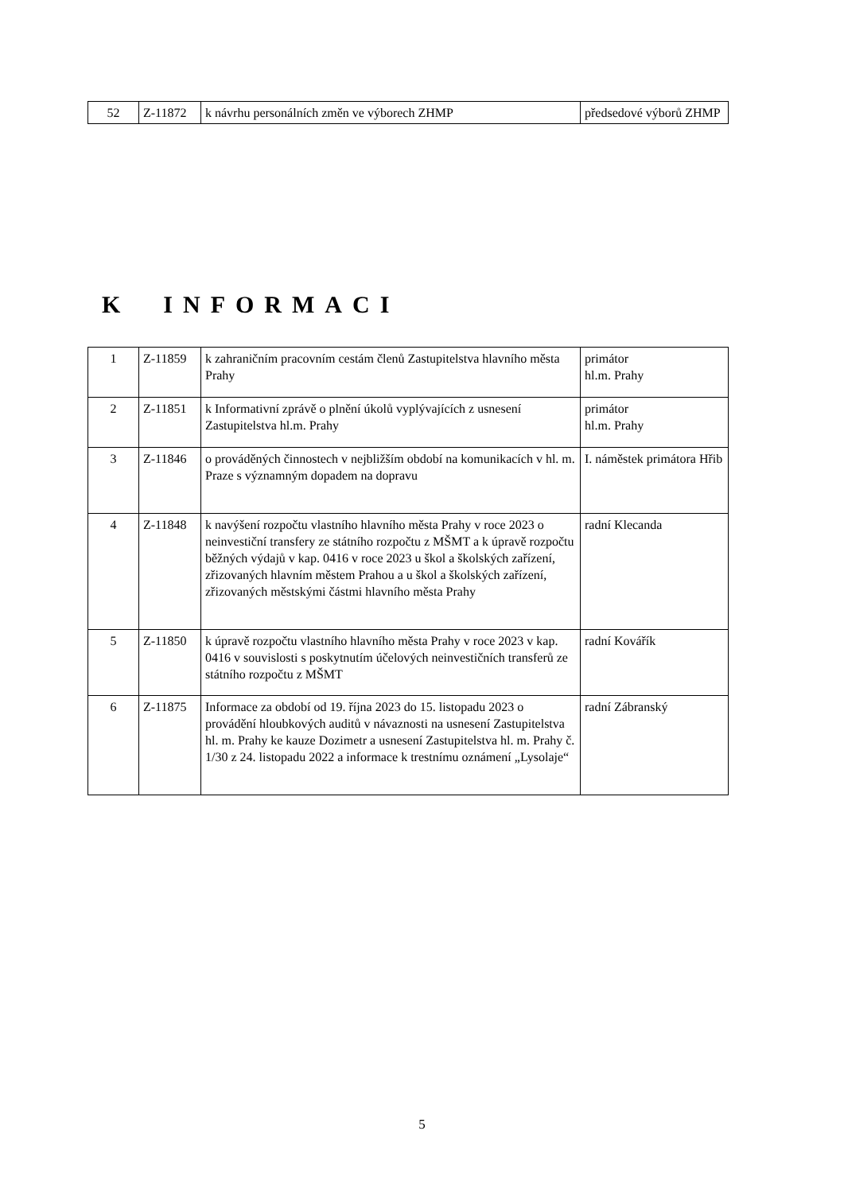| 52 | Z-11872 | k návrhu personálních změn ve výborech ZHMP | předsedové výborů ZHMP |
K INFORMACI
| 1 | Z-11859 | k zahraničním pracovním cestám členů Zastupitelstva hlavního města Prahy | primátor hl.m. Prahy |
| 2 | Z-11851 | k Informativní zprávě o plnění úkolů vyplývajících z usnesení Zastupitelstva hl.m. Prahy | primátor hl.m. Prahy |
| 3 | Z-11846 | o prováděných činnostech v nejbližším období na komunikacích v hl. m. Praze s významným dopadem na dopravu | I. náměstek primátora Hřib |
| 4 | Z-11848 | k navýšení rozpočtu vlastního hlavního města Prahy v roce 2023 o neinvestiční transfery ze státního rozpočtu z MŠMT a k úpravě rozpočtu běžných výdajů v kap. 0416 v roce 2023 u škol a školských zařízení, zřizovaných hlavním městem Prahou a u škol a školských zařízení, zřizovaných městskými částmi hlavního města Prahy | radní Klecanda |
| 5 | Z-11850 | k úpravě rozpočtu vlastního hlavního města Prahy v roce 2023 v kap. 0416 v souvislosti s poskytnutím účelových neinvestičních transferů ze státního rozpočtu z MŠMT | radní Kovářík |
| 6 | Z-11875 | Informace za období od 19. října 2023 do 15. listopadu 2023 o provádění hloubkových auditů v návaznosti na usnesení Zastupitelstva hl. m. Prahy ke kauze Dozimetr a usnesení Zastupitelstva hl. m. Prahy č. 1/30 z 24. listopadu 2022 a informace k trestnímu oznámení „Lysolaje“ | radní Zábranský |
5